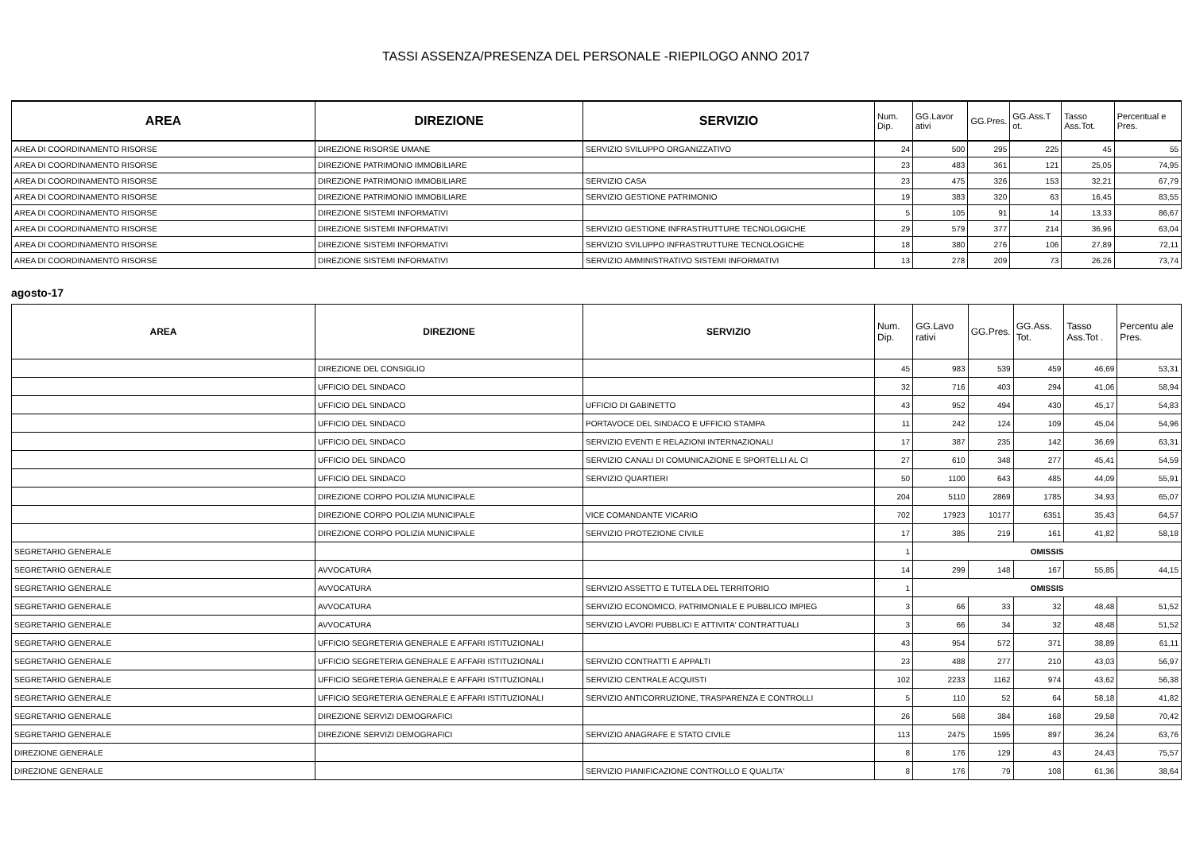TASSI ASSENZA/PRESENZA DEL PERSONALE -RIEPILOGO ANNO 2017
| AREA | DIREZIONE | SERVIZIO | Num. Dip. | GG.Lavor ativi | GG.Pres. | GG.Ass.T ot. | Tasso Ass.Tot. | Percentual e Pres. |
| --- | --- | --- | --- | --- | --- | --- | --- | --- |
| AREA DI COORDINAMENTO RISORSE | DIREZIONE RISORSE UMANE | SERVIZIO SVILUPPO ORGANIZZATIVO | 24 | 500 | 295 | 225 | 45 | 55 |
| AREA DI COORDINAMENTO RISORSE | DIREZIONE PATRIMONIO IMMOBILIARE | | 23 | 483 | 361 | 121 | 25,05 | 74,95 |
| AREA DI COORDINAMENTO RISORSE | DIREZIONE PATRIMONIO IMMOBILIARE | SERVIZIO CASA | 23 | 475 | 326 | 153 | 32,21 | 67,79 |
| AREA DI COORDINAMENTO RISORSE | DIREZIONE PATRIMONIO IMMOBILIARE | SERVIZIO GESTIONE PATRIMONIO | 19 | 383 | 320 | 63 | 16,45 | 83,55 |
| AREA DI COORDINAMENTO RISORSE | DIREZIONE SISTEMI INFORMATIVI | | 5 | 105 | 91 | 14 | 13,33 | 86,67 |
| AREA DI COORDINAMENTO RISORSE | DIREZIONE SISTEMI INFORMATIVI | SERVIZIO GESTIONE INFRASTRUTTURE TECNOLOGICHE | 29 | 579 | 377 | 214 | 36,96 | 63,04 |
| AREA DI COORDINAMENTO RISORSE | DIREZIONE SISTEMI INFORMATIVI | SERVIZIO SVILUPPO INFRASTRUTTURE TECNOLOGICHE | 18 | 380 | 276 | 106 | 27,89 | 72,11 |
| AREA DI COORDINAMENTO RISORSE | DIREZIONE SISTEMI INFORMATIVI | SERVIZIO AMMINISTRATIVO SISTEMI INFORMATIVI | 13 | 278 | 209 | 73 | 26,26 | 73,74 |
agosto-17
| AREA | DIREZIONE | SERVIZIO | Num. Dip. | GG.Lavo rativi | GG.Pres. | GG.Ass. Tot. | Tasso Ass.Tot . | Percentu ale Pres. |
| --- | --- | --- | --- | --- | --- | --- | --- | --- |
| | DIREZIONE DEL CONSIGLIO | | 45 | 983 | 539 | 459 | 46,69 | 53,31 |
| | UFFICIO DEL SINDACO | | 32 | 716 | 403 | 294 | 41,06 | 58,94 |
| | UFFICIO DEL SINDACO | UFFICIO DI GABINETTO | 43 | 952 | 494 | 430 | 45,17 | 54,83 |
| | UFFICIO DEL SINDACO | PORTAVOCE DEL SINDACO E UFFICIO STAMPA | 11 | 242 | 124 | 109 | 45,04 | 54,96 |
| | UFFICIO DEL SINDACO | SERVIZIO EVENTI E RELAZIONI INTERNAZIONALI | 17 | 387 | 235 | 142 | 36,69 | 63,31 |
| | UFFICIO DEL SINDACO | SERVIZIO CANALI DI COMUNICAZIONE E SPORTELLI AL CI | 27 | 610 | 348 | 277 | 45,41 | 54,59 |
| | UFFICIO DEL SINDACO | SERVIZIO QUARTIERI | 50 | 1100 | 643 | 485 | 44,09 | 55,91 |
| | DIREZIONE CORPO POLIZIA MUNICIPALE | | 204 | 5110 | 2869 | 1785 | 34,93 | 65,07 |
| | DIREZIONE CORPO POLIZIA MUNICIPALE | VICE COMANDANTE VICARIO | 702 | 17923 | 10177 | 6351 | 35,43 | 64,57 |
| | DIREZIONE CORPO POLIZIA MUNICIPALE | SERVIZIO PROTEZIONE CIVILE | 17 | 385 | 219 | 161 | 41,82 | 58,18 |
| SEGRETARIO GENERALE | | | 1 | OMISSIS | | | | |
| SEGRETARIO GENERALE | AVVOCATURA | | 14 | 299 | 148 | 167 | 55,85 | 44,15 |
| SEGRETARIO GENERALE | AVVOCATURA | SERVIZIO ASSETTO E TUTELA DEL TERRITORIO | 1 | OMISSIS | | | | |
| SEGRETARIO GENERALE | AVVOCATURA | SERVIZIO ECONOMICO, PATRIMONIALE E PUBBLICO IMPIEG | 3 | 66 | 33 | 32 | 48,48 | 51,52 |
| SEGRETARIO GENERALE | AVVOCATURA | SERVIZIO LAVORI PUBBLICI E ATTIVITA' CONTRATTUALI | 3 | 66 | 34 | 32 | 48,48 | 51,52 |
| SEGRETARIO GENERALE | UFFICIO SEGRETERIA GENERALE E AFFARI ISTITUZIONALI | | 43 | 954 | 572 | 371 | 38,89 | 61,11 |
| SEGRETARIO GENERALE | UFFICIO SEGRETERIA GENERALE E AFFARI ISTITUZIONALI | SERVIZIO CONTRATTI E APPALTI | 23 | 488 | 277 | 210 | 43,03 | 56,97 |
| SEGRETARIO GENERALE | UFFICIO SEGRETERIA GENERALE E AFFARI ISTITUZIONALI | SERVIZIO CENTRALE ACQUISTI | 102 | 2233 | 1162 | 974 | 43,62 | 56,38 |
| SEGRETARIO GENERALE | UFFICIO SEGRETERIA GENERALE E AFFARI ISTITUZIONALI | SERVIZIO ANTICORRUZIONE, TRASPARENZA E CONTROLLI | 5 | 110 | 52 | 64 | 58,18 | 41,82 |
| SEGRETARIO GENERALE | DIREZIONE SERVIZI DEMOGRAFICI | | 26 | 568 | 384 | 168 | 29,58 | 70,42 |
| SEGRETARIO GENERALE | DIREZIONE SERVIZI DEMOGRAFICI | SERVIZIO ANAGRAFE E STATO CIVILE | 113 | 2475 | 1595 | 897 | 36,24 | 63,76 |
| DIREZIONE GENERALE | | | 8 | 176 | 129 | 43 | 24,43 | 75,57 |
| DIREZIONE GENERALE | | SERVIZIO PIANIFICAZIONE CONTROLLO E QUALITA' | 8 | 176 | 79 | 108 | 61,36 | 38,64 |